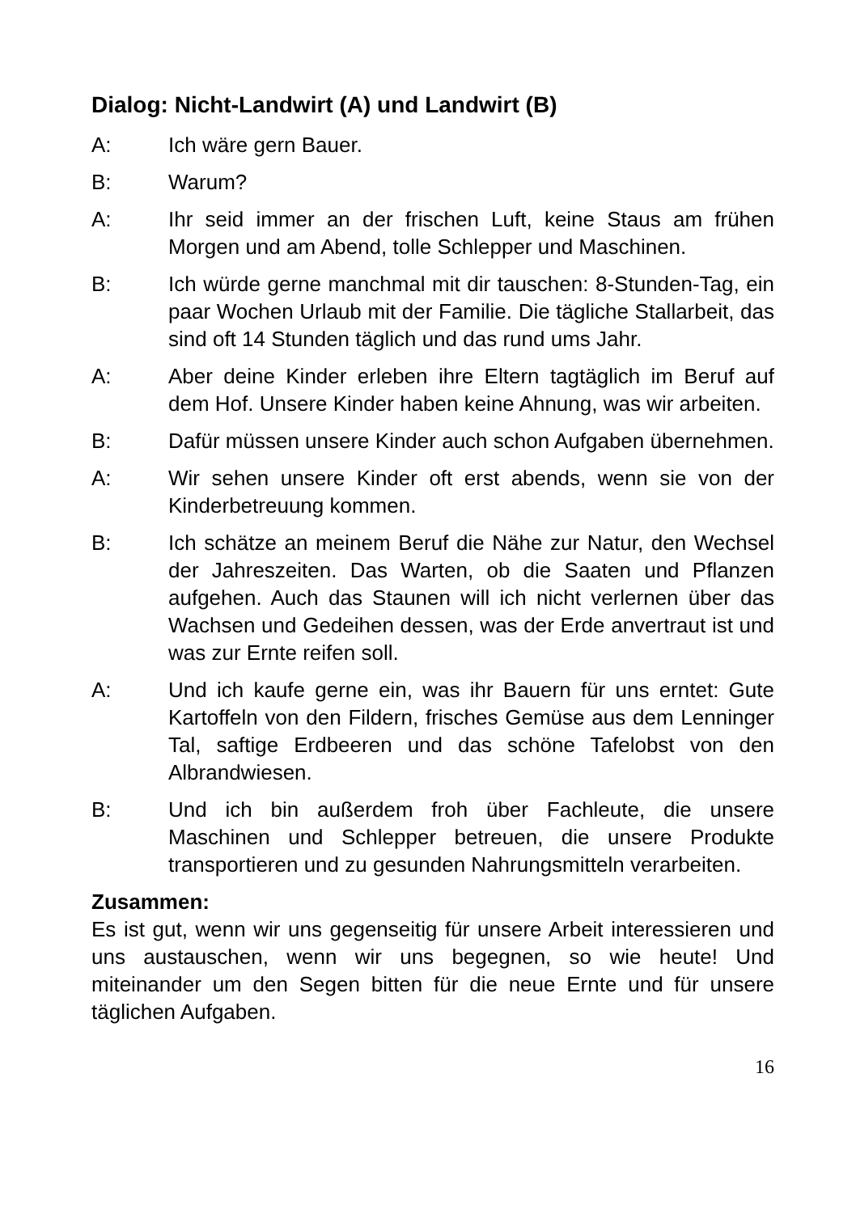Dialog: Nicht-Landwirt (A) und Landwirt (B)
A: Ich wäre gern Bauer.
B: Warum?
A: Ihr seid immer an der frischen Luft, keine Staus am frühen Morgen und am Abend, tolle Schlepper und Maschinen.
B: Ich würde gerne manchmal mit dir tauschen: 8-Stunden-Tag, ein paar Wochen Urlaub mit der Familie. Die tägliche Stallarbeit, das sind oft 14 Stunden täglich und das rund ums Jahr.
A: Aber deine Kinder erleben ihre Eltern tagtäglich im Beruf auf dem Hof. Unsere Kinder haben keine Ahnung, was wir arbeiten.
B: Dafür müssen unsere Kinder auch schon Aufgaben übernehmen.
A: Wir sehen unsere Kinder oft erst abends, wenn sie von der Kinderbetreuung kommen.
B: Ich schätze an meinem Beruf die Nähe zur Natur, den Wechsel der Jahreszeiten. Das Warten, ob die Saaten und Pflanzen aufgehen. Auch das Staunen will ich nicht verlernen über das Wachsen und Gedeihen dessen, was der Erde anvertraut ist und was zur Ernte reifen soll.
A: Und ich kaufe gerne ein, was ihr Bauern für uns erntet: Gute Kartoffeln von den Fildern, frisches Gemüse aus dem Lenninger Tal, saftige Erdbeeren und das schöne Tafelobst von den Albrandwiesen.
B: Und ich bin außerdem froh über Fachleute, die unsere Maschinen und Schlepper betreuen, die unsere Produkte transportieren und zu gesunden Nahrungsmitteln verarbeiten.
Zusammen:
Es ist gut, wenn wir uns gegenseitig für unsere Arbeit interessieren und uns austauschen, wenn wir uns begegnen, so wie heute! Und miteinander um den Segen bitten für die neue Ernte und für unsere täglichen Aufgaben.
16